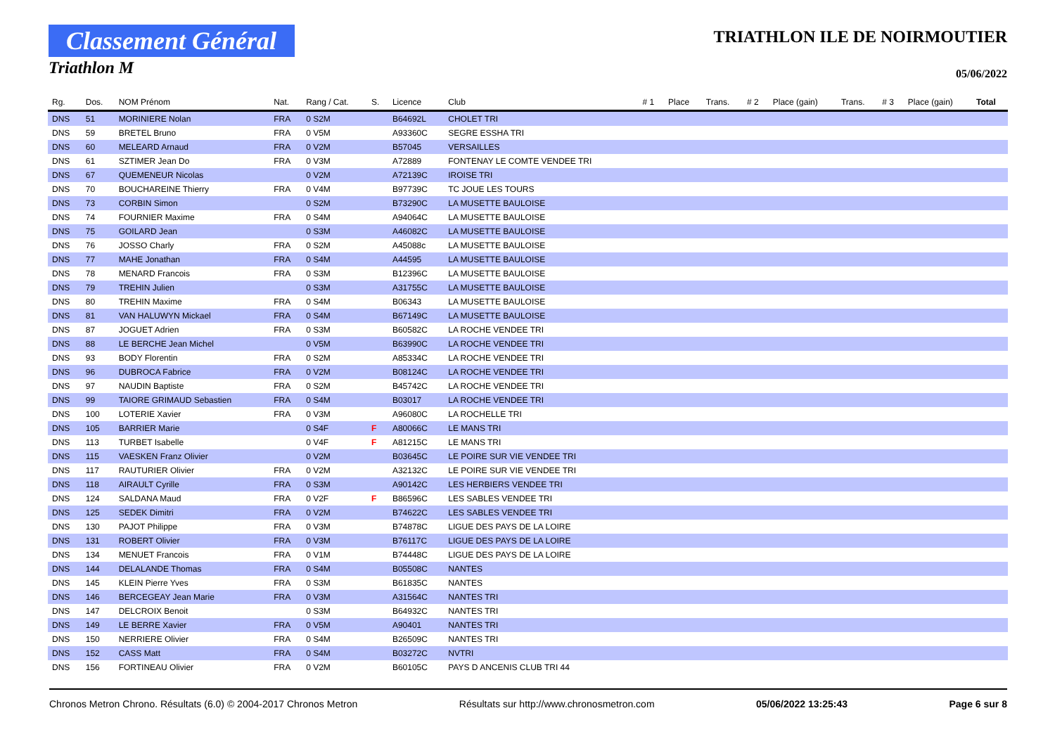Classement Général
Triathlon M
TRIATHLON ILE DE NOIRMOUTIER
05/06/2022
| Rg. | Dos. | NOM Prénom | Nat. | Rang / Cat. | S. | Licence | Club | # 1 | Place | Trans. | # 2 | Place (gain) | Trans. | # 3 | Place (gain) | Total |
| --- | --- | --- | --- | --- | --- | --- | --- | --- | --- | --- | --- | --- | --- | --- | --- | --- |
| DNS | 51 | MORINIERE Nolan | FRA | 0 S2M | | B64692L | CHOLET TRI | | | | | | | | | |
| DNS | 59 | BRETEL Bruno | FRA | 0 V5M | | A93360C | SEGRE ESSHA TRI | | | | | | | | | |
| DNS | 60 | MELEARD Arnaud | FRA | 0 V2M | | B57045 | VERSAILLES | | | | | | | | | |
| DNS | 61 | SZTIMER Jean Do | FRA | 0 V3M | | A72889 | FONTENAY LE COMTE VENDEE TRI | | | | | | | | | |
| DNS | 67 | QUEMENEUR Nicolas | | 0 V2M | | A72139C | IROISE TRI | | | | | | | | | |
| DNS | 70 | BOUCHAREINE Thierry | FRA | 0 V4M | | B97739C | TC JOUE LES TOURS | | | | | | | | | |
| DNS | 73 | CORBIN Simon | | 0 S2M | | B73290C | LA MUSETTE BAULOISE | | | | | | | | | |
| DNS | 74 | FOURNIER Maxime | FRA | 0 S4M | | A94064C | LA MUSETTE BAULOISE | | | | | | | | | |
| DNS | 75 | GOILARD Jean | | 0 S3M | | A46082C | LA MUSETTE BAULOISE | | | | | | | | | |
| DNS | 76 | JOSSO Charly | FRA | 0 S2M | | A45088c | LA MUSETTE BAULOISE | | | | | | | | | |
| DNS | 77 | MAHE Jonathan | FRA | 0 S4M | | A44595 | LA MUSETTE BAULOISE | | | | | | | | | |
| DNS | 78 | MENARD Francois | FRA | 0 S3M | | B12396C | LA MUSETTE BAULOISE | | | | | | | | | |
| DNS | 79 | TREHIN Julien | | 0 S3M | | A31755C | LA MUSETTE BAULOISE | | | | | | | | | |
| DNS | 80 | TREHIN Maxime | FRA | 0 S4M | | B06343 | LA MUSETTE BAULOISE | | | | | | | | | |
| DNS | 81 | VAN HALUWYN Mickael | FRA | 0 S4M | | B67149C | LA MUSETTE BAULOISE | | | | | | | | | |
| DNS | 87 | JOGUET Adrien | FRA | 0 S3M | | B60582C | LA ROCHE VENDEE TRI | | | | | | | | | |
| DNS | 88 | LE BERCHE Jean Michel | | 0 V5M | | B63990C | LA ROCHE VENDEE TRI | | | | | | | | | |
| DNS | 93 | BODY Florentin | FRA | 0 S2M | | A85334C | LA ROCHE VENDEE TRI | | | | | | | | | |
| DNS | 96 | DUBROCA Fabrice | FRA | 0 V2M | | B08124C | LA ROCHE VENDEE TRI | | | | | | | | | |
| DNS | 97 | NAUDIN Baptiste | FRA | 0 S2M | | B45742C | LA ROCHE VENDEE TRI | | | | | | | | | |
| DNS | 99 | TAIORE GRIMAUD Sebastien | FRA | 0 S4M | | B03017 | LA ROCHE VENDEE TRI | | | | | | | | | |
| DNS | 100 | LOTERIE Xavier | FRA | 0 V3M | | A96080C | LA ROCHELLE TRI | | | | | | | | | |
| DNS | 105 | BARRIER Marie | | 0 S4F | F | A80066C | LE MANS TRI | | | | | | | | | |
| DNS | 113 | TURBET Isabelle | | 0 V4F | F | A81215C | LE MANS TRI | | | | | | | | | |
| DNS | 115 | VAESKEN Franz Olivier | | 0 V2M | | B03645C | LE POIRE SUR VIE VENDEE TRI | | | | | | | | | |
| DNS | 117 | RAUTURIER Olivier | FRA | 0 V2M | | A32132C | LE POIRE SUR VIE VENDEE TRI | | | | | | | | | |
| DNS | 118 | AIRAULT Cyrille | FRA | 0 S3M | | A90142C | LES HERBIERS VENDEE TRI | | | | | | | | | |
| DNS | 124 | SALDANA Maud | FRA | 0 V2F | F | B86596C | LES SABLES VENDEE TRI | | | | | | | | | |
| DNS | 125 | SEDEK Dimitri | FRA | 0 V2M | | B74622C | LES SABLES VENDEE TRI | | | | | | | | | |
| DNS | 130 | PAJOT Philippe | FRA | 0 V3M | | B74878C | LIGUE DES PAYS DE LA LOIRE | | | | | | | | | |
| DNS | 131 | ROBERT Olivier | FRA | 0 V3M | | B76117C | LIGUE DES PAYS DE LA LOIRE | | | | | | | | | |
| DNS | 134 | MENUET Francois | FRA | 0 V1M | | B74448C | LIGUE DES PAYS DE LA LOIRE | | | | | | | | | |
| DNS | 144 | DELALANDE Thomas | FRA | 0 S4M | | B05508C | NANTES | | | | | | | | | |
| DNS | 145 | KLEIN Pierre Yves | FRA | 0 S3M | | B61835C | NANTES | | | | | | | | | |
| DNS | 146 | BERCEGEAY Jean Marie | FRA | 0 V3M | | A31564C | NANTES TRI | | | | | | | | | |
| DNS | 147 | DELCROIX Benoit | | 0 S3M | | B64932C | NANTES TRI | | | | | | | | | |
| DNS | 149 | LE BERRE Xavier | FRA | 0 V5M | | A90401 | NANTES TRI | | | | | | | | | |
| DNS | 150 | NERRIERE Olivier | FRA | 0 S4M | | B26509C | NANTES TRI | | | | | | | | | |
| DNS | 152 | CASS Matt | FRA | 0 S4M | | B03272C | NVTRI | | | | | | | | | |
| DNS | 156 | FORTINEAU Olivier | FRA | 0 V2M | | B60105C | PAYS D ANCENIS CLUB TRI 44 | | | | | | | | | |
Chronos Metron Chrono. Résultats (6.0) © 2004-2017 Chronos Metron Résultats sur http://www.chronosmetron.com 05/06/2022 13:25:43 Page 6 sur 8